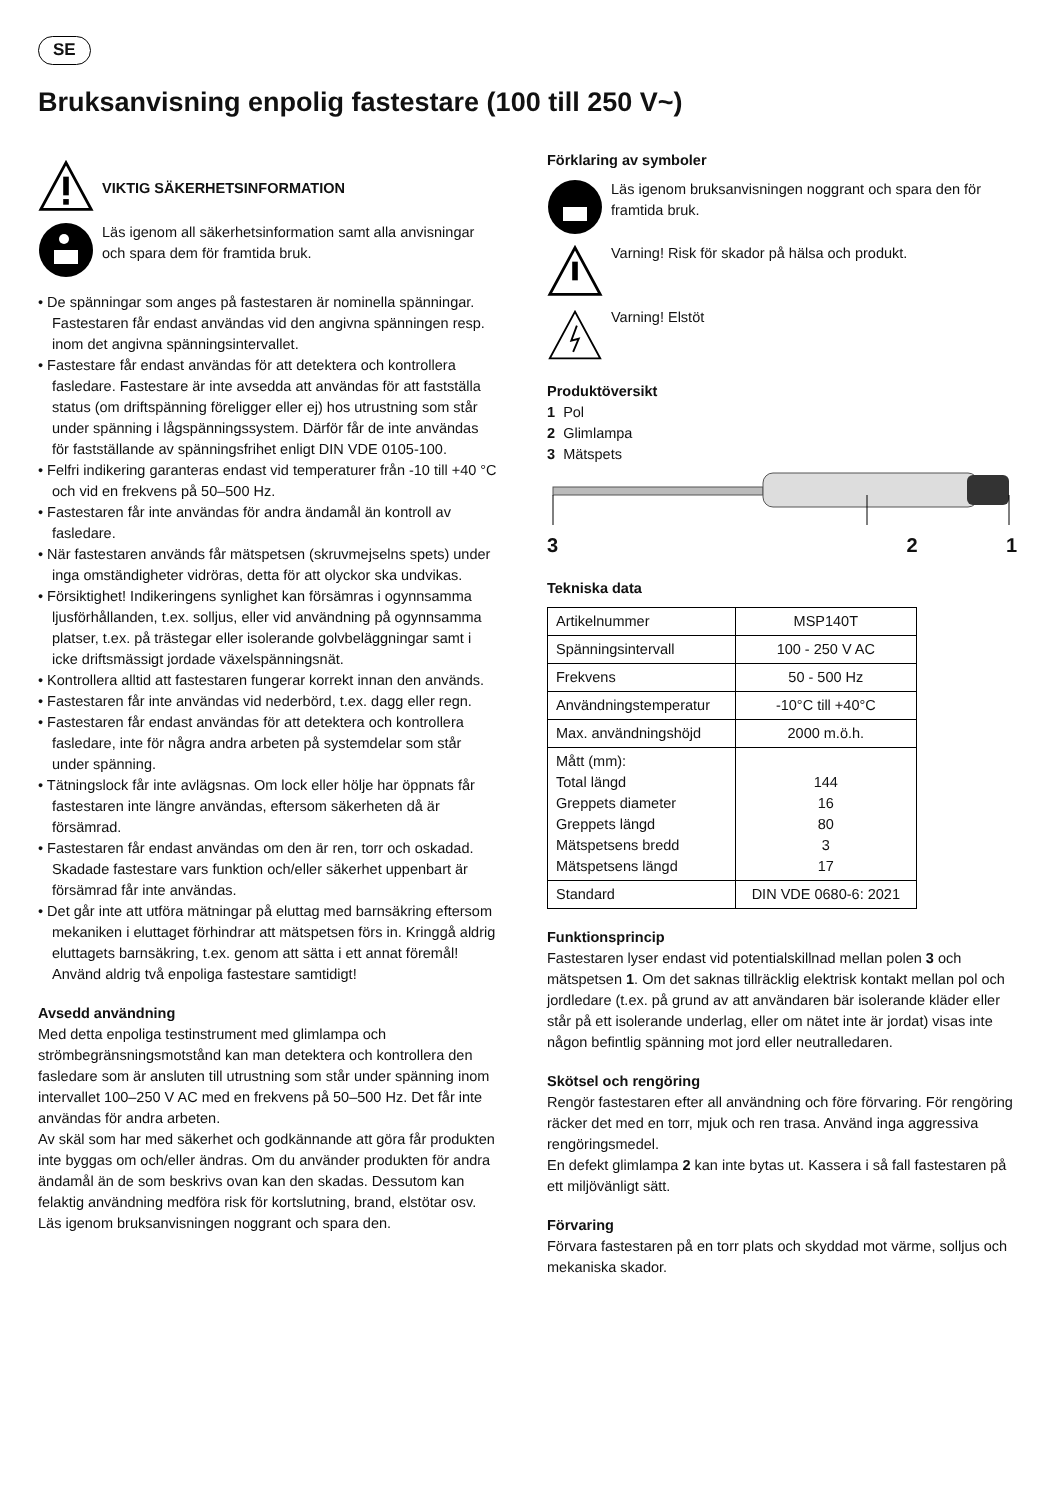SE
Bruksanvisning enpolig fastestare (100 till 250 V~)
VIKTIG SÄKERHETSINFORMATION
Läs igenom all säkerhetsinformation samt alla anvisningar och spara dem för framtida bruk.
• De spänningar som anges på fastestaren är nominella spänningar. Fastestaren får endast användas vid den angivna spänningen resp. inom det angivna spänningsintervallet.
• Fastestare får endast användas för att detektera och kontrollera fasledare. Fastestare är inte avsedda att användas för att fastställa status (om driftspänning föreligger eller ej) hos utrustning som står under spänning i lågspänningssystem. Därför får de inte användas för fastställande av spänningsfrihet enligt DIN VDE 0105-100.
• Felfri indikering garanteras endast vid temperaturer från -10 till +40 °C och vid en frekvens på 50–500 Hz.
• Fastestaren får inte användas för andra ändamål än kontroll av fasledare.
• När fastestaren används får mätspetsen (skruvmejselns spets) under inga omständigheter vidröras, detta för att olyckor ska undvikas.
• Försiktighet! Indikeringens synlighet kan försämras i ogynnsamma ljusförhållanden, t.ex. solljus, eller vid användning på ogynnsamma platser, t.ex. på trästegar eller isolerande golvbeläggningar samt i icke driftsmässigt jordade växelspänningsnät.
• Kontrollera alltid att fastestaren fungerar korrekt innan den används.
• Fastestaren får inte användas vid nederbörd, t.ex. dagg eller regn.
• Fastestaren får endast användas för att detektera och kontrollera fasledare, inte för några andra arbeten på systemdelar som står under spänning.
• Tätningslock får inte avlägsnas. Om lock eller hölje har öppnats får fastestaren inte längre användas, eftersom säkerheten då är försämrad.
• Fastestaren får endast användas om den är ren, torr och oskadad. Skadade fastestare vars funktion och/eller säkerhet uppenbart är försämrad får inte användas.
• Det går inte att utföra mätningar på eluttag med barnsäkring eftersom mekaniken i eluttaget förhindrar att mätspetsen förs in. Kringgå aldrig eluttagets barnsäkring, t.ex. genom att sätta i ett annat föremål! Använd aldrig två enpoliga fastestare samtidigt!
Avsedd användning
Med detta enpoliga testinstrument med glimlampa och strömbegränsningsmotstånd kan man detektera och kontrollera den fasledare som är ansluten till utrustning som står under spänning inom intervallet 100–250 V AC med en frekvens på 50–500 Hz. Det får inte användas för andra arbeten.
Av skäl som har med säkerhet och godkännande att göra får produkten inte byggas om och/eller ändras. Om du använder produkten för andra ändamål än de som beskrivs ovan kan den skadas. Dessutom kan felaktig användning medföra risk för kortslutning, brand, elstötar osv. Läs igenom bruksanvisningen noggrant och spara den.
Förklaring av symboler
Läs igenom bruksanvisningen noggrant och spara den för framtida bruk.
Varning! Risk för skador på hälsa och produkt.
Varning! Elstöt
Produktöversikt
1 Pol
2 Glimlampa
3 Mätspets
3 2 1
Tekniska data
| Artikelnummer | MSP140T |
| Spänningsintervall | 100 - 250 V AC |
| Frekvens | 50 - 500 Hz |
| Användningstemperatur | -10°C till +40°C |
| Max. användningshöjd | 2000 m.ö.h. |
| Mått (mm): Total längd Greppets diameter Greppets längd Mätspetsens bredd Mätspetsens längd | 144 16 80 3 17 |
| Standard | DIN VDE 0680-6: 2021 |
Funktionsprincip
Fastestaren lyser endast vid potentialskillnad mellan polen 3 och mätspetsen 1. Om det saknas tillräcklig elektrisk kontakt mellan pol och jordledare (t.ex. på grund av att användaren bär isolerande kläder eller står på ett isolerande underlag, eller om nätet inte är jordat) visas inte någon befintlig spänning mot jord eller neutralledaren.
Skötsel och rengöring
Rengör fastestaren efter all användning och före förvaring. För rengöring räcker det med en torr, mjuk och ren trasa. Använd inga aggressiva rengöringsmedel.
En defekt glimlampa 2 kan inte bytas ut. Kassera i så fall fastestaren på ett miljövänligt sätt.
Förvaring
Förvara fastestaren på en torr plats och skyddad mot värme, solljus och mekaniska skador.